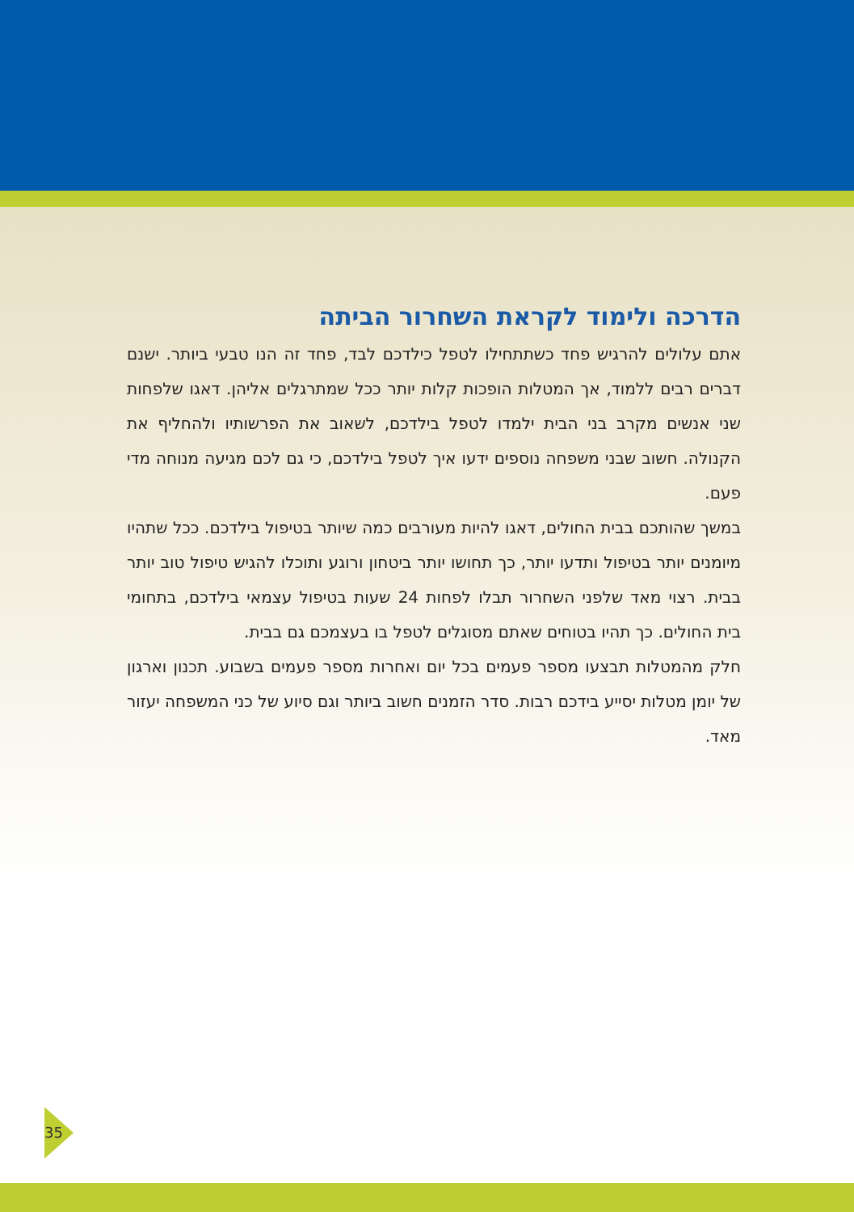הדרכה ולימוד לקראת השחרור הביתה
אתם עלולים להרגיש פחד כשתתחילו לטפל כילדכם לבד, פחד זה הנו טבעי ביותר. ישנם דברים רבים ללמוד, אך המטלות הופכות קלות יותר ככל שמתרגלים אליהן. דאגו שלפחות שני אנשים מקרב בני הבית ילמדו לטפל בילדכם, לשאוב את הפרשותיו ולהחליף את הקנולה. חשוב שבני משפחה נוספים ידעו איך לטפל בילדכם, כי גם לכם מגיעה מנוחה מדי פעם.
במשך שהותכם בבית החולים, דאגו להיות מעורבים כמה שיותר בטיפול בילדכם. ככל שתהיו מיומנים יותר בטיפול ותדעו יותר, כך תחושו יותר ביטחון ורוגע ותוכלו להגיש טיפול טוב יותר בבית. רצוי מאד שלפני השחרור תבלו לפחות 24 שעות בטיפול עצמאי בילדכם, בתחומי בית החולים. כך תהיו בטוחים שאתם מסוגלים לטפל בו בעצמכם גם בבית.
חלק מהמטלות תבצעו מספר פעמים בכל יום ואחרות מספר פעמים בשבוע. תכנון וארגון של יומן מטלות יסייע בידכם רבות. סדר הזמנים חשוב ביותר וגם סיוע של כני המשפחה יעזור מאד.
35